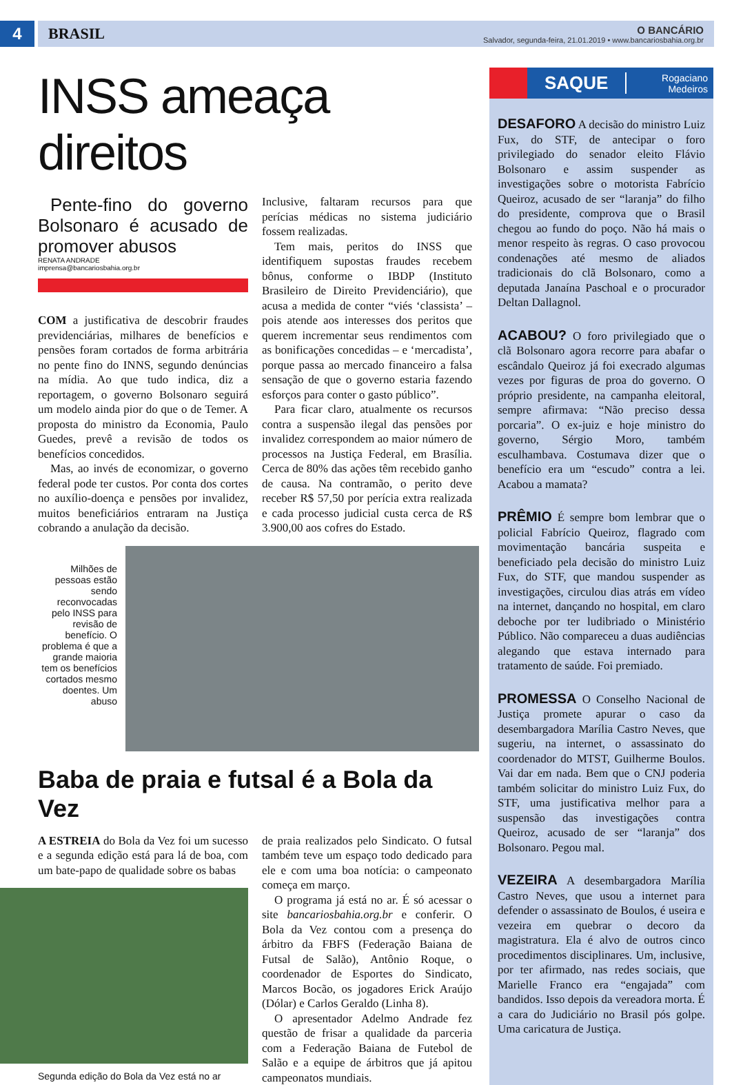4
BRASIL
O BANCÁRIO
Salvador, segunda-feira, 21.01.2019 • www.bancariosbahia.org.br
INSS ameaça direitos
Pente-fino do governo Bolsonaro é acusado de promover abusos
RENATA ANDRADE
imprensa@bancariosbahia.org.br
COM a justificativa de descobrir fraudes previdenciárias, milhares de benefícios e pensões foram cortados de forma arbitrária no pente fino do INNS, segundo denúncias na mídia. Ao que tudo indica, diz a reportagem, o governo Bolsonaro seguirá um modelo ainda pior do que o de Temer. A proposta do ministro da Economia, Paulo Guedes, prevê a revisão de todos os benefícios concedidos.
Mas, ao invés de economizar, o governo federal pode ter custos. Por conta dos cortes no auxílio-doença e pensões por invalidez, muitos beneficiários entraram na Justiça cobrando a anulação da decisão.
Inclusive, faltaram recursos para que perícias médicas no sistema judiciário fossem realizadas.
Tem mais, peritos do INSS que identifiquem supostas fraudes recebem bônus, conforme o IBDP (Instituto Brasileiro de Direito Previdenciário), que acusa a medida de conter “viés ‘classista’ – pois atende aos interesses dos peritos que querem incrementar seus rendimentos com as bonificações concedidas – e ‘mercadista’, porque passa ao mercado financeiro a falsa sensação de que o governo estaria fazendo esforços para conter o gasto público”.
Para ficar claro, atualmente os recursos contra a suspensão ilegal das pensões por invalidez correspondem ao maior número de processos na Justiça Federal, em Brasília. Cerca de 80% das ações têm recebido ganho de causa. Na contramão, o perito deve receber R$ 57,50 por perícia extra realizada e cada processo judicial custa cerca de R$ 3.900,00 aos cofres do Estado.
Milhões de pessoas estão sendo reconvocadas pelo INSS para revisão de benefício. O problema é que a grande maioria tem os benefícios cortados mesmo doentes. Um abuso
Baba de praia e futsal é a Bola da Vez
A ESTREIA do Bola da Vez foi um sucesso e a segunda edição está para lá de boa, com um bate-papo de qualidade sobre os babas
Segunda edição do Bola da Vez está no ar
de praia realizados pelo Sindicato. O futsal também teve um espaço todo dedicado para ele e com uma boa notícia: o campeonato começa em março.
O programa já está no ar. É só acessar o site bancariosbahia.org.br e conferir. O Bola da Vez contou com a presença do árbitro da FBFS (Federação Baiana de Futsal de Salão), Antônio Roque, o coordenador de Esportes do Sindicato, Marcos Bocão, os jogadores Erick Araújo (Dólar) e Carlos Geraldo (Linha 8).
O apresentador Adelmo Andrade fez questão de frisar a qualidade da parceria com a Federação Baiana de Futebol de Salão e a equipe de árbitros que já apitou campeonatos mundiais.
SAQUE Rogaciano
Medeiros
DESAFORO A decisão do ministro Luiz Fux, do STF, de antecipar o foro privilegiado do senador eleito Flávio Bolsonaro e assim suspender as investigações sobre o motorista Fabrício Queiroz, acusado de ser “laranja” do filho do presidente, comprova que o Brasil chegou ao fundo do poço. Não há mais o menor respeito às regras. O caso provocou condenações até mesmo de aliados tradicionais do clã Bolsonaro, como a deputada Janaína Paschoal e o procurador Deltan Dallagnol.
ACABOU? O foro privilegiado que o clã Bolsonaro agora recorre para abafar o escândalo Queiroz já foi execrado algumas vezes por figuras de proa do governo. O próprio presidente, na campanha eleitoral, sempre afirmava: “Não preciso dessa porcaria”. O ex-juiz e hoje ministro do governo, Sérgio Moro, também esculhambava. Costumava dizer que o benefício era um “escudo” contra a lei. Acabou a mamata?
PRÊMIO É sempre bom lembrar que o policial Fabrício Queiroz, flagrado com movimentação bancária suspeita e beneficiado pela decisão do ministro Luiz Fux, do STF, que mandou suspender as investigações, circulou dias atrás em vídeo na internet, dançando no hospital, em claro deboche por ter ludibriado o Ministério Público. Não compareceu a duas audiências alegando que estava internado para tratamento de saúde. Foi premiado.
PROMESSA O Conselho Nacional de Justiça promete apurar o caso da desembargadora Marília Castro Neves, que sugeriu, na internet, o assassinato do coordenador do MTST, Guilherme Boulos. Vai dar em nada. Bem que o CNJ poderia também solicitar do ministro Luiz Fux, do STF, uma justificativa melhor para a suspensão das investigações contra Queiroz, acusado de ser “laranja” dos Bolsonaro. Pegou mal.
VEZEIRA A desembargadora Marília Castro Neves, que usou a internet para defender o assassinato de Boulos, é useira e vezeira em quebrar o decoro da magistratura. Ela é alvo de outros cinco procedimentos disciplinares. Um, inclusive, por ter afirmado, nas redes sociais, que Marielle Franco era “engajada” com bandidos. Isso depois da vereadora morta. É a cara do Judiciário no Brasil pós golpe. Uma caricatura de Justiça.